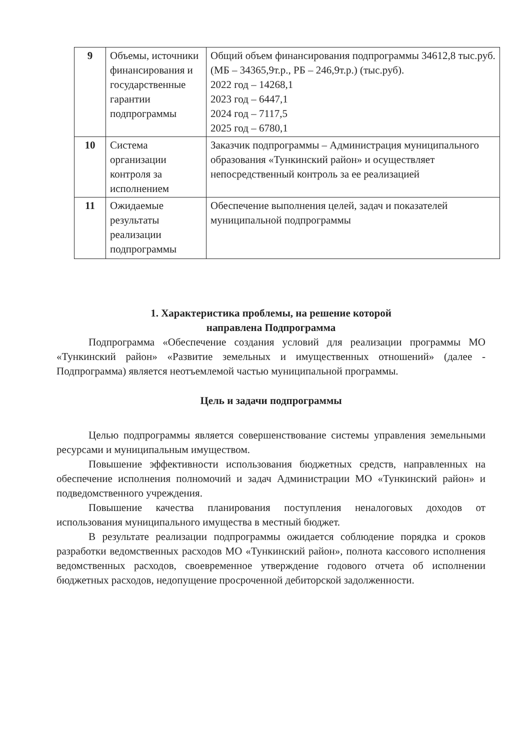| 9 | Объемы, источники финансирования и государственные гарантии подпрограммы | Общий объем финансирования подпрограммы 34612,8 тыс.руб. (МБ – 34365,9т.р., РБ – 246,9т.р.) (тыс.руб). 2022 год – 14268,1 2023 год – 6447,1 2024 год – 7117,5 2025 год – 6780,1 |
| 10 | Система организации контроля за исполнением | Заказчик подпрограммы – Администрация муниципального образования «Тункинский район» и осуществляет непосредственный контроль за ее реализацией |
| 11 | Ожидаемые результаты реализации подпрограммы | Обеспечение выполнения целей, задач и показателей муниципальной подпрограммы |
1. Характеристика проблемы, на решение которой
направлена Подпрограмма
Подпрограмма «Обеспечение создания условий для реализации программы МО «Тункинский район» «Развитие земельных и имущественных отношений» (далее - Подпрограмма) является неотъемлемой частью муниципальной программы.
Цель и задачи подпрограммы
Целью подпрограммы является совершенствование системы управления земельными ресурсами и муниципальным имуществом.
Повышение эффективности использования бюджетных средств, направленных на обеспечение исполнения полномочий и задач Администрации МО «Тункинский район» и подведомственного учреждения.
Повышение качества планирования поступления неналоговых доходов от использования муниципального имущества в местный бюджет.
В результате реализации подпрограммы ожидается соблюдение порядка и сроков разработки ведомственных расходов МО «Тункинский район», полнота кассового исполнения ведомственных расходов, своевременное утверждение годового отчета об исполнении бюджетных расходов, недопущение просроченной дебиторской задолженности.